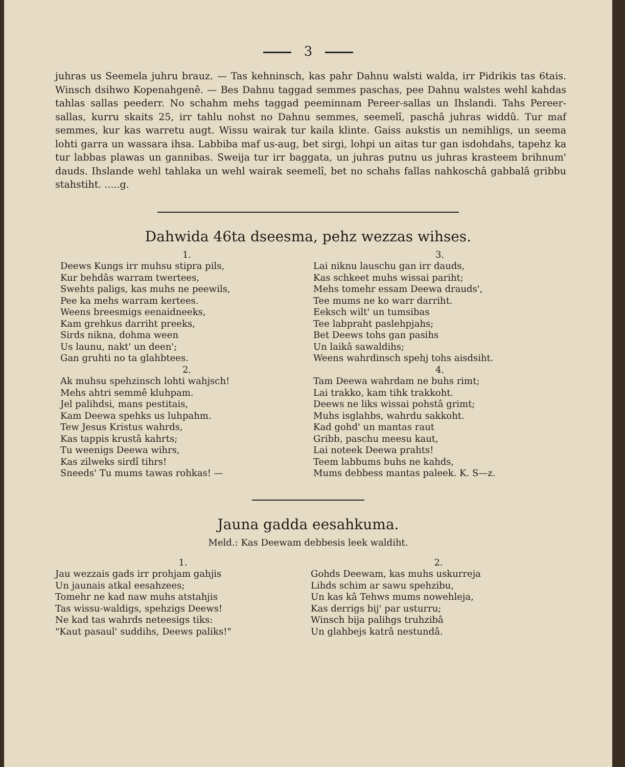3
juhras us Seemela juhru brauz. — Tas kehninsch, kas pahr Dahnu walsti walda, irr Pidrikis tas 6tais. Winsch dsihwo Kopenahgenê. — Bes Dahnu taggad semmes paschas, pee Dahnu walstes wehl kahdas tahlas sallas peederr. No schahm mehs taggad peeminnam Pereer-sallas un Ihslandi. Tahs Pereer-sallas, kurru skaits 25, irr tahlu nohst no Dahnu semmes, seemelî, paschâ juhras widdû. Tur maf semmes, kur kas warretu augt. Wissu wairak tur kaila klinte. Gaiss aukstis un nemihligs, un seema lohti garra un wassara ihsa. Labbiba maf us-aug, bet sirgi, lohpi un aitas tur gan isdohdahs, tapehz ka tur labbas plawas un gannibas. Sweija tur irr baggata, un juhras putnu us juhras krasteem brihnum' dauds. Ihslande wehl tahlaka un wehl wairak seemelî, bet no schahs fallas nahkoschâ gabbalâ gribbu stahstiht. .....g.
Dahwida 46ta dseesma, pehz wezzas wihses.
1.
Deews Kungs irr muhsu stipra pils,
Kur behdâs warram twertees,
Swehts paligs, kas muhs ne peewils,
Pee ka mehs warram kertees.
Weens breesmigs eenaidneeks,
Kam grehkus darriht preeks,
Sirds nikna, dohma ween
Us launu, nakt' un deen';
Gan gruhti no ta glahbtees.
2.
Ak muhsu spehzinsch lohti wahjsch!
Mehs ahtri semmê kluhpam.
Jel palihdsi, mans pestitais,
Kam Deewa spehks us luhpahm.
Tew Jesus Kristus wahrds,
Kas tappis krustâ kahrts;
Tu weenigs Deewa wihrs,
Kas zilweks sirdî tihrs!
Sneeds' Tu mums tawas rohkas! —
3.
Lai niknu lauschu gan irr dauds,
Kas schkeet muhs wissai pariht;
Mehs tomehr essam Deewa drauds',
Tee mums ne ko warr darriht.
Eeksch wilt' un tumsibas
Tee labpraht paslehpjahs;
Bet Deews tohs gan pasihs
Un laikâ sawaldihs;
Weens wahrdinsch spehj tohs aisdsiht.
4.
Tam Deewa wahrdam ne buhs rimt;
Lai trakko, kam tihk trakkoht.
Deews ne liks wissai pohstâ grimt;
Muhs isglahbs, wahrdu sakkoht.
Kad gohd' un mantas raut
Gribb, paschu meesu kaut,
Lai noteek Deewa prahts!
Teem labbums buhs ne kahds,
Mums debbess mantas paleek. K. S—z.
Jauna gadda eesahkuma.
Meld.: Kas Deewam debbesis leek waldiht.
1.
Jau wezzais gads irr prohjam gahjis
Un jaunais atkal eesahzees;
Tomehr ne kad naw muhs atstahjis
Tas wissu-waldigs, spehzigs Deews!
Ne kad tas wahrds neteesigs tiks:
"Kaut pasaul' suddihs, Deews paliks!"
2.
Gohds Deewam, kas muhs uskurreja
Lihds schim ar sawu spehzibu,
Un kas kâ Tehws mums nowehleja,
Kas derrigs bij' par usturru;
Winsch bija palihgs truhzibâ
Un glahbejs katrâ nestundâ.